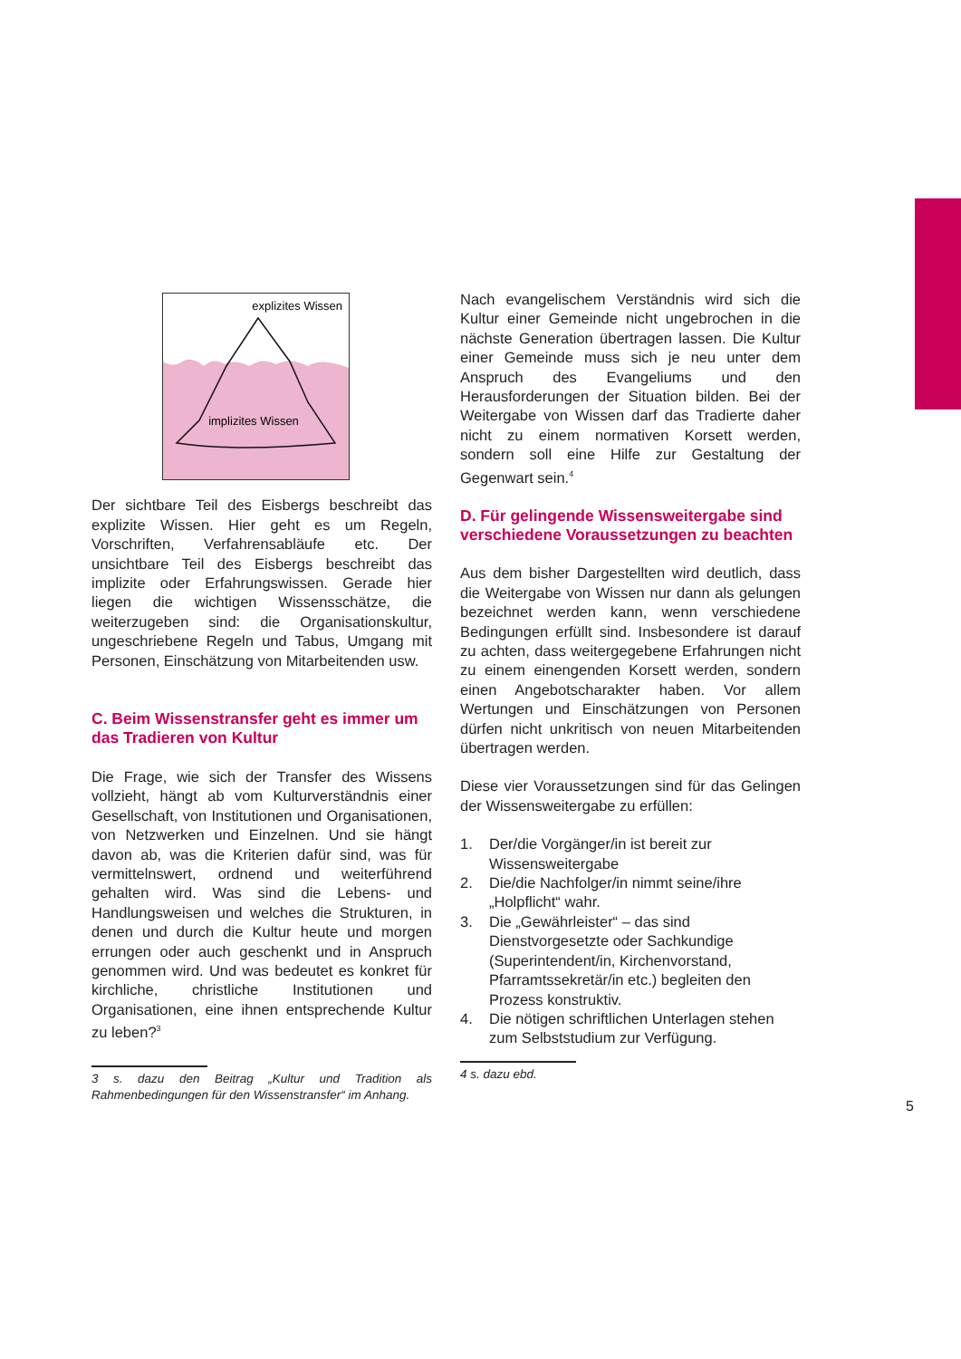explizites Wissen
implizites Wissen
Der sichtbare Teil des Eisbergs beschreibt das explizite Wissen. Hier geht es um Regeln, Vorschriften, Verfahrensabläufe etc. Der unsichtbare Teil des Eisbergs beschreibt das implizite oder Erfahrungswissen. Gerade hier liegen die wichtigen Wissensschätze, die weiterzugeben sind: die Organisationskultur, ungeschriebene Regeln und Tabus, Umgang mit Personen, Einschätzung von Mitarbeitenden usw.
C. Beim Wissenstransfer geht es immer um das Tradieren von Kultur
Die Frage, wie sich der Transfer des Wissens vollzieht, hängt ab vom Kulturverständnis einer Gesellschaft, von Institutionen und Organisationen, von Netzwerken und Einzelnen. Und sie hängt davon ab, was die Kriterien dafür sind, was für vermittelnswert, ordnend und weiterführend gehalten wird. Was sind die Lebens- und Handlungsweisen und welches die Strukturen, in denen und durch die Kultur heute und morgen errungen oder auch geschenkt und in Anspruch genommen wird. Und was bedeutet es konkret für kirchliche, christliche Institutionen und Organisationen, eine ihnen entsprechende Kultur zu leben?<sup>3</sup>
3 s. dazu den Beitrag „Kultur und Tradition als Rahmenbedingungen für den Wissenstransfer“ im Anhang.
Nach evangelischem Verständnis wird sich die Kultur einer Gemeinde nicht ungebrochen in die nächste Generation übertragen lassen. Die Kultur einer Gemeinde muss sich je neu unter dem Anspruch des Evangeliums und den Herausforderungen der Situation bilden. Bei der Weitergabe von Wissen darf das Tradierte daher nicht zu einem normativen Korsett werden, sondern soll eine Hilfe zur Gestaltung der Gegenwart sein.<sup>4</sup>
D. Für gelingende Wissensweitergabe sind verschiedene Voraussetzungen zu beachten
Aus dem bisher Dargestellten wird deutlich, dass die Weitergabe von Wissen nur dann als gelungen bezeichnet werden kann, wenn verschiedene Bedingungen erfüllt sind. Insbesondere ist darauf zu achten, dass weitergegebene Erfahrungen nicht zu einem einengenden Korsett werden, sondern einen Angebotscharakter haben. Vor allem Wertungen und Einschätzungen von Personen dürfen nicht unkritisch von neuen Mitarbeitenden übertragen werden.
Diese vier Voraussetzungen sind für das Gelingen der Wissensweitergabe zu erfüllen:
1. Der/die Vorgänger/in ist bereit zur Wissensweitergabe
2. Die/die Nachfolger/in nimmt seine/ihre „Holpflicht“ wahr.
3. Die „Gewährleister“ – das sind Dienstvorgesetzte oder Sachkundige (Superintendent/in, Kirchenvorstand, Pfarramtssekretär/in etc.) begleiten den Prozess konstruktiv.
4. Die nötigen schriftlichen Unterlagen stehen zum Selbststudium zur Verfügung.
4 s. dazu ebd.
5